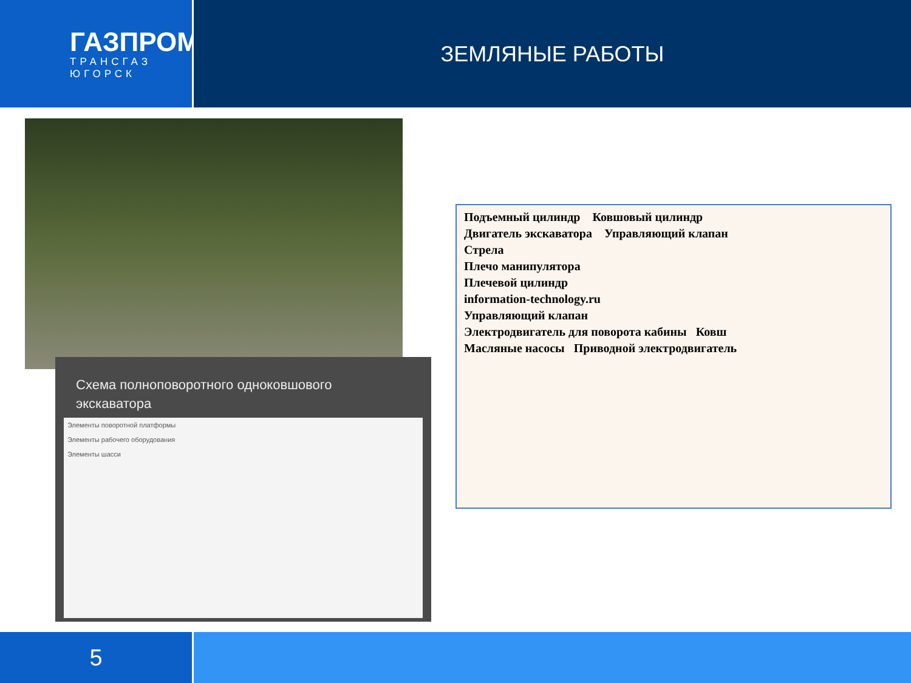ГАЗПРОМ
ТРАНСГАЗ
ЮГОРСК
ЗЕМЛЯНЫЕ РАБОТЫ
Схема полноповоротного одноковшового экскаватора
Элементы поворотной платформы
Элементы рабочего оборудования
Элементы шасси
Подъемный цилиндр Ковшовый цилиндр
Двигатель экскаватора Управляющий клапан
Стрела
Плечо манипулятора
Плечевой цилиндр
information-technology.ru
Управляющий клапан
Электродвигатель для поворота кабины Ковш
Масляные насосы Приводной электродвигатель
5